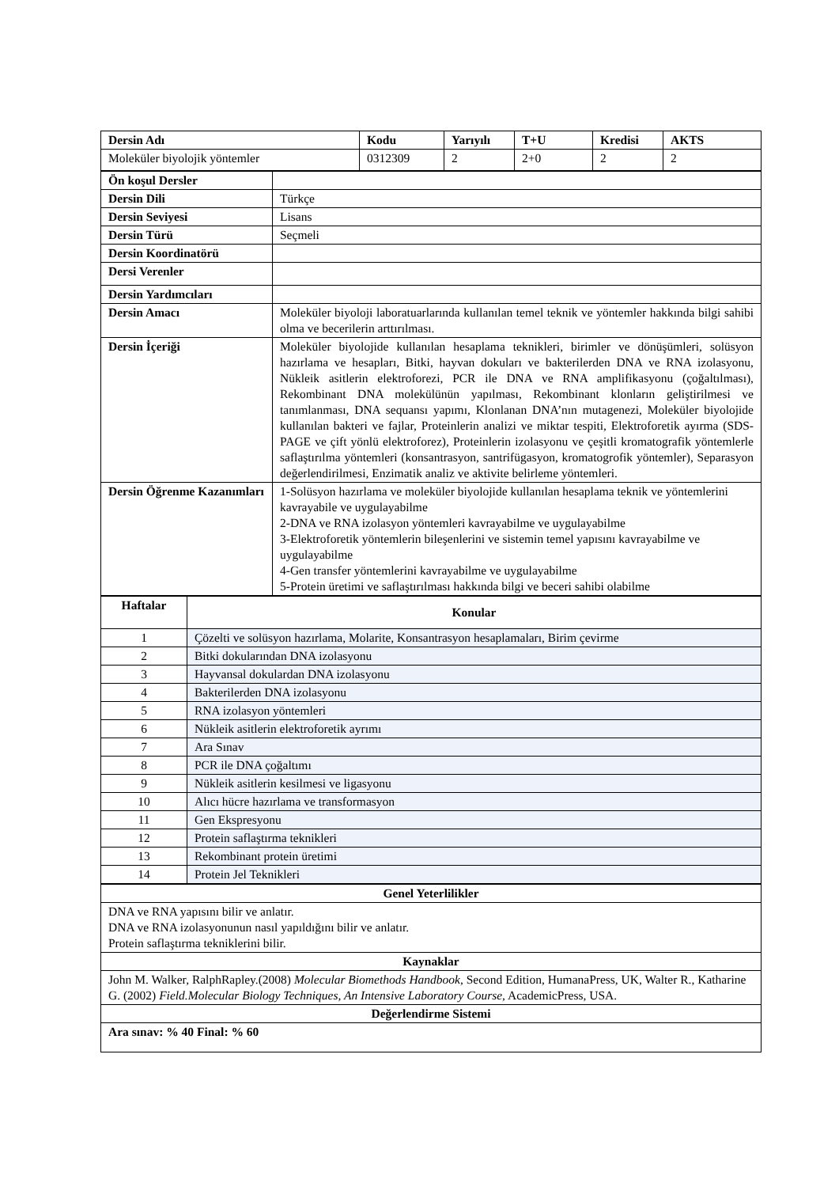| Dersin Adı | Kodu | Yarıyılı | T+U | Kredisi | AKTS |
| --- | --- | --- | --- | --- | --- |
| Moleküler biyolojik yöntemler | 0312309 | 2 | 2+0 | 2 | 2 |
| Ön koşul Dersler | |
| Dersin Dili | Türkçe |
| Dersin Seviyesi | Lisans |
| Dersin Türü | Seçmeli |
| Dersin Koordinatörü | |
| Dersi Verenler | |
| Dersin Yardımcıları | |
| Dersin Amacı | Moleküler biyoloji laboratuarlarında kullanılan temel teknik ve yöntemler hakkında bilgi sahibi olma ve becerilerin arttırılması. |
| Dersin İçeriği | Moleküler biyolojide kullanılan hesaplama teknikleri, birimler ve dönüşümleri, solüsyon hazırlama ve hesapları, Bitki, hayvan dokuları ve bakterilerden DNA ve RNA izolasyonu, Nükleik asitlerin elektroforezi, PCR ile DNA ve RNA amplifikasyonu (çoğaltılması), Rekombinant DNA molekülünün yapılması, Rekombinant klonların geliştirilmesi ve tanımlanması, DNA sequansı yapımı, Klonlanan DNA’nın mutagenezi, Moleküler biyolojide kullanılan bakteri ve fajlar, Proteinlerin analizi ve miktar tespiti, Elektroforetik ayırma (SDS-PAGE ve çift yönlü elektroforez), Proteinlerin izolasyonu ve çeşitli kromatografik yöntemlerle saflaştırılma yöntemleri (konsantrasyon, santrifügasyon, kromatogrofik yöntemler), Separasyon değerlendirilmesi, Enzimatik analiz ve aktivite belirleme yöntemleri. |
| Dersin Öğrenme Kazanımları | 1-Solüsyon hazırlama ve moleküler biyolojide kullanılan hesaplama teknik ve yöntemlerini kavrayabile ve uygulayabilme 2-DNA ve RNA izolasyon yöntemleri kavrayabilme ve uygulayabilme 3-Elektroforetik yöntemlerin bileşenlerini ve sistemin temel yapısını kavrayabilme ve uygulayabilme 4-Gen transfer yöntemlerini kavrayabilme ve uygulayabilme 5-Protein üretimi ve saflaştırılması hakkında bilgi ve beceri sahibi olabilme |
| Haftalar | Konular |
| --- | --- |
| 1 | Çözelti ve solüsyon hazırlama, Molarite, Konsantrasyon hesaplamaları, Birim çevirme |
| 2 | Bitki dokularından DNA izolasyonu |
| 3 | Hayvansal dokulardan DNA izolasyonu |
| 4 | Bakterilerden DNA izolasyonu |
| 5 | RNA izolasyon yöntemleri |
| 6 | Nükleik asitlerin elektroforetik ayrımı |
| 7 | Ara Sınav |
| 8 | PCR ile DNA çoğaltımı |
| 9 | Nükleik asitlerin kesilmesi ve ligasyonu |
| 10 | Alıcı hücre hazırlama ve transformasyon |
| 11 | Gen Ekspresyonu |
| 12 | Protein saflaştırma teknikleri |
| 13 | Rekombinant protein üretimi |
| 14 | Protein Jel Teknikleri |
| Genel Yeterlilikler |
| --- |
| DNA ve RNA yapısını bilir ve anlatır. DNA ve RNA izolasyonunun nasıl yapıldığını bilir ve anlatır. Protein saflaştırma tekniklerini bilir. |
| Kaynaklar |
| John M. Walker, RalphRapley.(2008) Molecular Biomethods Handbook , Second Edition, HumanaPress, UK, Walter R., Katharine G. (2002) Field.Molecular Biology Techniques, An Intensive Laboratory Course , AcademicPress, USA. |
| Değerlendirme Sistemi |
| Ara sınav: % 40 Final: % 60 |